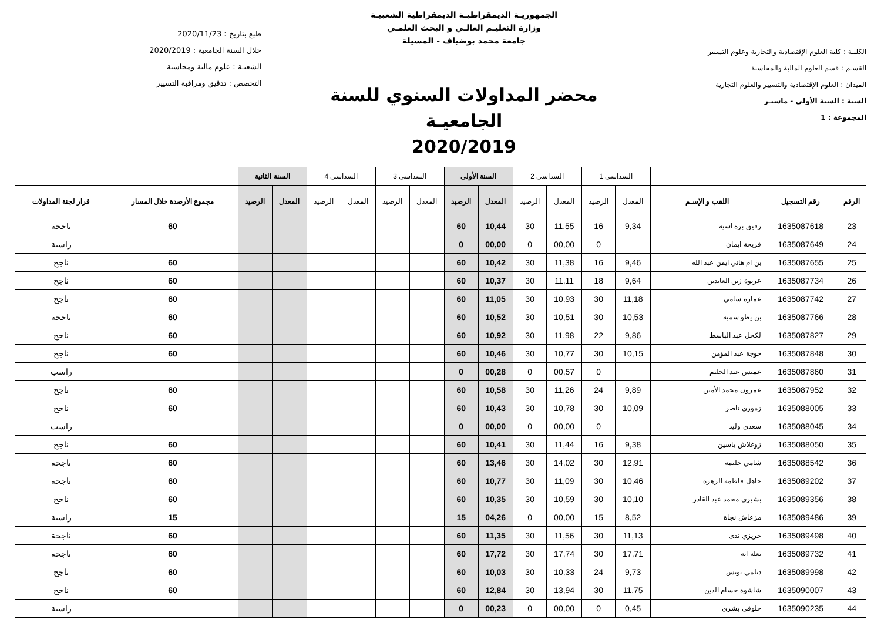الكليـة : كلية العلوم الإقتصادية والتجارية وعلوم التسيير
القسـم : قسم العلوم المالية والمحاسبة
الميدان : العلوم الإقتصادية والتسيير والعلوم التجارية
السنة : السنة الأولى - ماستـر
المجموعة : 1
الجمهوريـة الديمقراطيـة الديمقراطية الشعبيـة
وزارة التعليـم العالـي و البحث العلمـي
جامعة محمد بوضياف - المسيلة
محضر المداولات السنوي للسنة الجامعيـة
2020/2019
طبع بتاريخ : 2020/11/23
خلال السنة الجامعية : 2020/2019
الشعبـة : علوم مالية ومحاسبة
التخصص : تدقيق ومراقبة التسيير
| | | | السداسي 1 | | السداسي 2 | | السنة الأولى | | السداسي 3 | | السداسي 4 | | السنة الثانية | | | |
| الرقم | رقم التسجيل | اللقب و الإسـم | المعدل | الرصيد | المعدل | الرصيد | المعدل | الرصيد | المعدل | الرصيد | المعدل | الرصيد | المعدل | الرصيد | مجموع الأرصدة خلال المسار | قرار لجنة المداولات |
| 23 | 1635087618 | رقيق برة اسية | 9,34 | 16 | 11,55 | 30 | 10,44 | 60 | | | | | | | 60 | ناجحة |
| 24 | 1635087649 | فريجة ايمان | | 0 | 00,00 | 0 | 00,00 | 0 | | | | | | | | راسبة |
| 25 | 1635087655 | بن ام هاني ايمن عبد الله | 9,46 | 16 | 11,38 | 30 | 10,42 | 60 | | | | | | | 60 | ناجح |
| 26 | 1635087734 | عريوة زين العابدين | 9,64 | 18 | 11,11 | 30 | 10,37 | 60 | | | | | | | 60 | ناجح |
| 27 | 1635087742 | عمارة سامي | 11,18 | 30 | 10,93 | 30 | 11,05 | 60 | | | | | | | 60 | ناجح |
| 28 | 1635087766 | بن يطو سمية | 10,53 | 30 | 10,51 | 30 | 10,52 | 60 | | | | | | | 60 | ناجحة |
| 29 | 1635087827 | لكحل عبد الباسط | 9,86 | 22 | 11,98 | 30 | 10,92 | 60 | | | | | | | 60 | ناجح |
| 30 | 1635087848 | خوجة عبد المؤمن | 10,15 | 30 | 10,77 | 30 | 10,46 | 60 | | | | | | | 60 | ناجح |
| 31 | 1635087860 | عميش عبد الحليم | | 0 | 00,57 | 0 | 00,28 | 0 | | | | | | | | راسب |
| 32 | 1635087952 | عمرون محمد الأمين | 9,89 | 24 | 11,26 | 30 | 10,58 | 60 | | | | | | | 60 | ناجح |
| 33 | 1635088005 | زموري ناصر | 10,09 | 30 | 10,78 | 30 | 10,43 | 60 | | | | | | | 60 | ناجح |
| 34 | 1635088045 | سعدي وليد | | 0 | 00,00 | 0 | 00,00 | 0 | | | | | | | | راسب |
| 35 | 1635088050 | زوغلاش ياسين | 9,38 | 16 | 11,44 | 30 | 10,41 | 60 | | | | | | | 60 | ناجح |
| 36 | 1635088542 | شامي حليمة | 12,91 | 30 | 14,02 | 30 | 13,46 | 60 | | | | | | | 60 | ناجحة |
| 37 | 1635089202 | جاهل فاطمة الزهرة | 10,46 | 30 | 11,09 | 30 | 10,77 | 60 | | | | | | | 60 | ناجحة |
| 38 | 1635089356 | بشيري محمد عبد القادر | 10,10 | 30 | 10,59 | 30 | 10,35 | 60 | | | | | | | 60 | ناجح |
| 39 | 1635089486 | مزعاش نجاة | 8,52 | 15 | 00,00 | 0 | 04,26 | 15 | | | | | | | 15 | راسبة |
| 40 | 1635089498 | حريزي ندى | 11,13 | 30 | 11,56 | 30 | 11,35 | 60 | | | | | | | 60 | ناجحة |
| 41 | 1635089732 | بعلة اية | 17,71 | 30 | 17,74 | 30 | 17,72 | 60 | | | | | | | 60 | ناجحة |
| 42 | 1635089998 | ديلمي يونس | 9,73 | 24 | 10,33 | 30 | 10,03 | 60 | | | | | | | 60 | ناجح |
| 43 | 1635090007 | شاشوة حسام الدين | 11,75 | 30 | 13,94 | 30 | 12,84 | 60 | | | | | | | 60 | ناجح |
| 44 | 1635090235 | خلوفي بشرى | 0,45 | 0 | 00,00 | 0 | 00,23 | 0 | | | | | | | | راسبة |